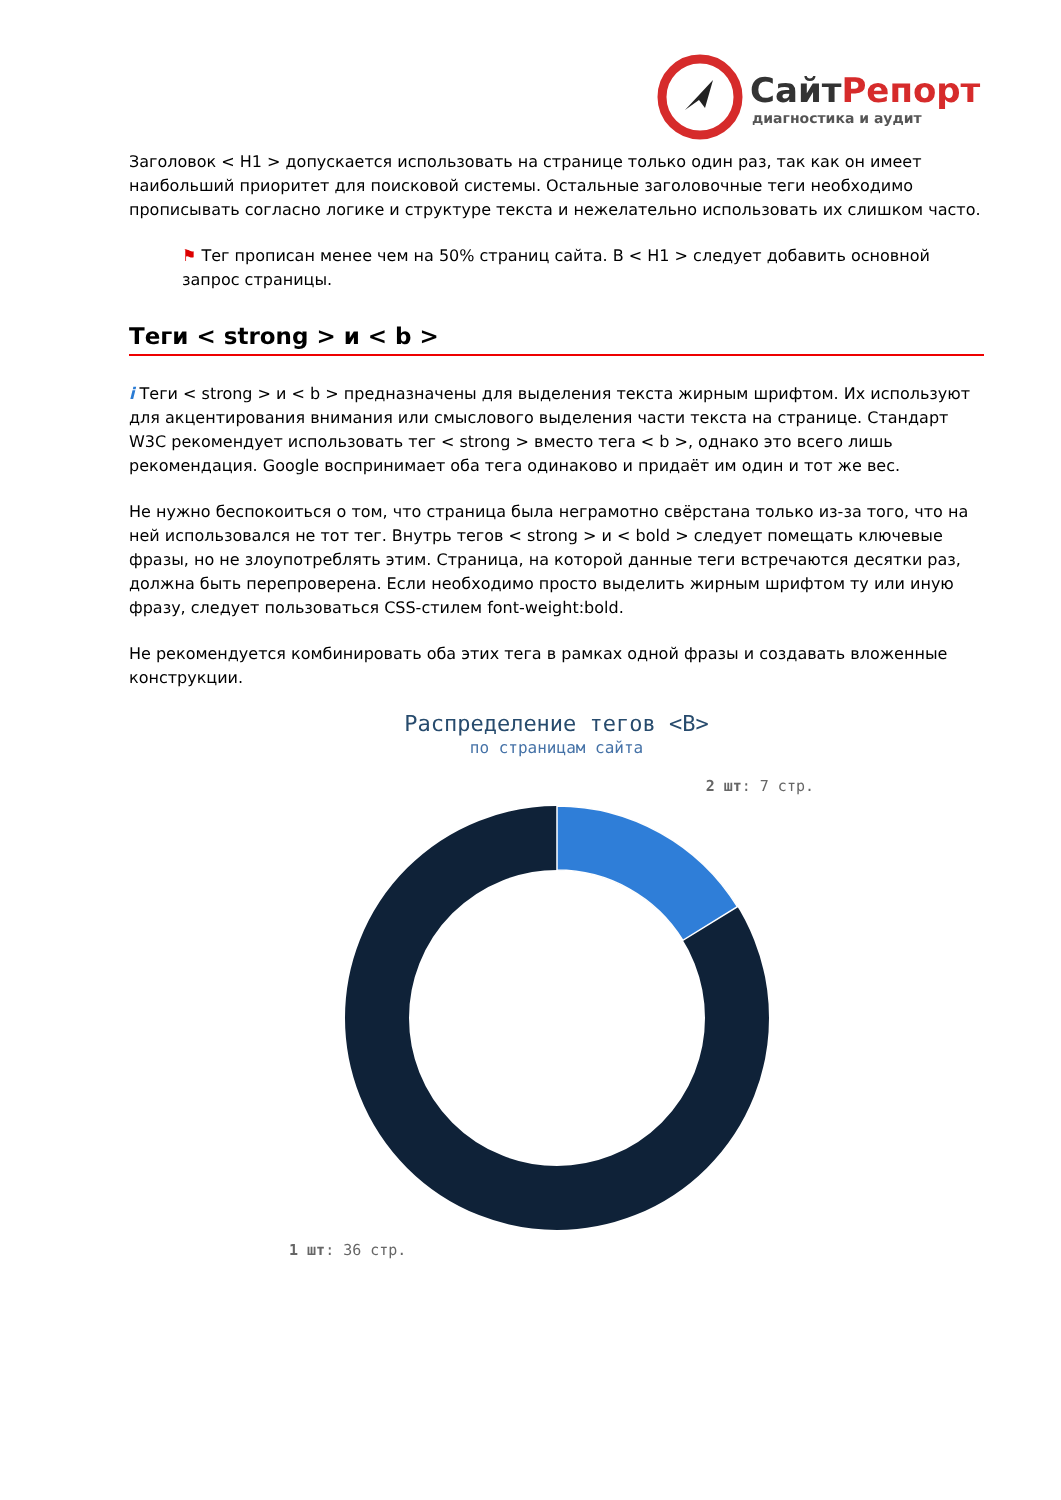Сайт Репорт
диагностика и аудит
Заголовок < H1 > допускается использовать на странице только один раз, так как он имеет наибольший приоритет для поисковой системы. Остальные заголовочные теги необходимо прописывать согласно логике и структуре текста и нежелательно использовать их слишком часто.
⚑ Тег прописан менее чем на 50% страниц сайта. В < H1 > следует добавить основной запрос страницы.
Теги < strong > и < b >
i Теги < strong > и < b > предназначены для выделения текста жирным шрифтом. Их используют для акцентирования внимания или смыслового выделения части текста на странице. Стандарт W3C рекомендует использовать тег < strong > вместо тега < b >, однако это всего лишь рекомендация. Google воспринимает оба тега одинаково и придаёт им один и тот же вес.
Не нужно беспокоиться о том, что страница была неграмотно свёрстана только из-за того, что на ней использовался не тот тег. Внутрь тегов < strong > и < bold > следует помещать ключевые фразы, но не злоупотреблять этим. Страница, на которой данные теги встречаются десятки раз, должна быть перепроверена. Если необходимо просто выделить жирным шрифтом ту или иную фразу, следует пользоваться CSS-стилем font-weight:bold.
Не рекомендуется комбинировать оба этих тега в рамках одной фразы и создавать вложенные конструкции.
Распределение тегов <B>
по страницам сайта
2 шт: 7 стр.
1 шт: 36 стр.